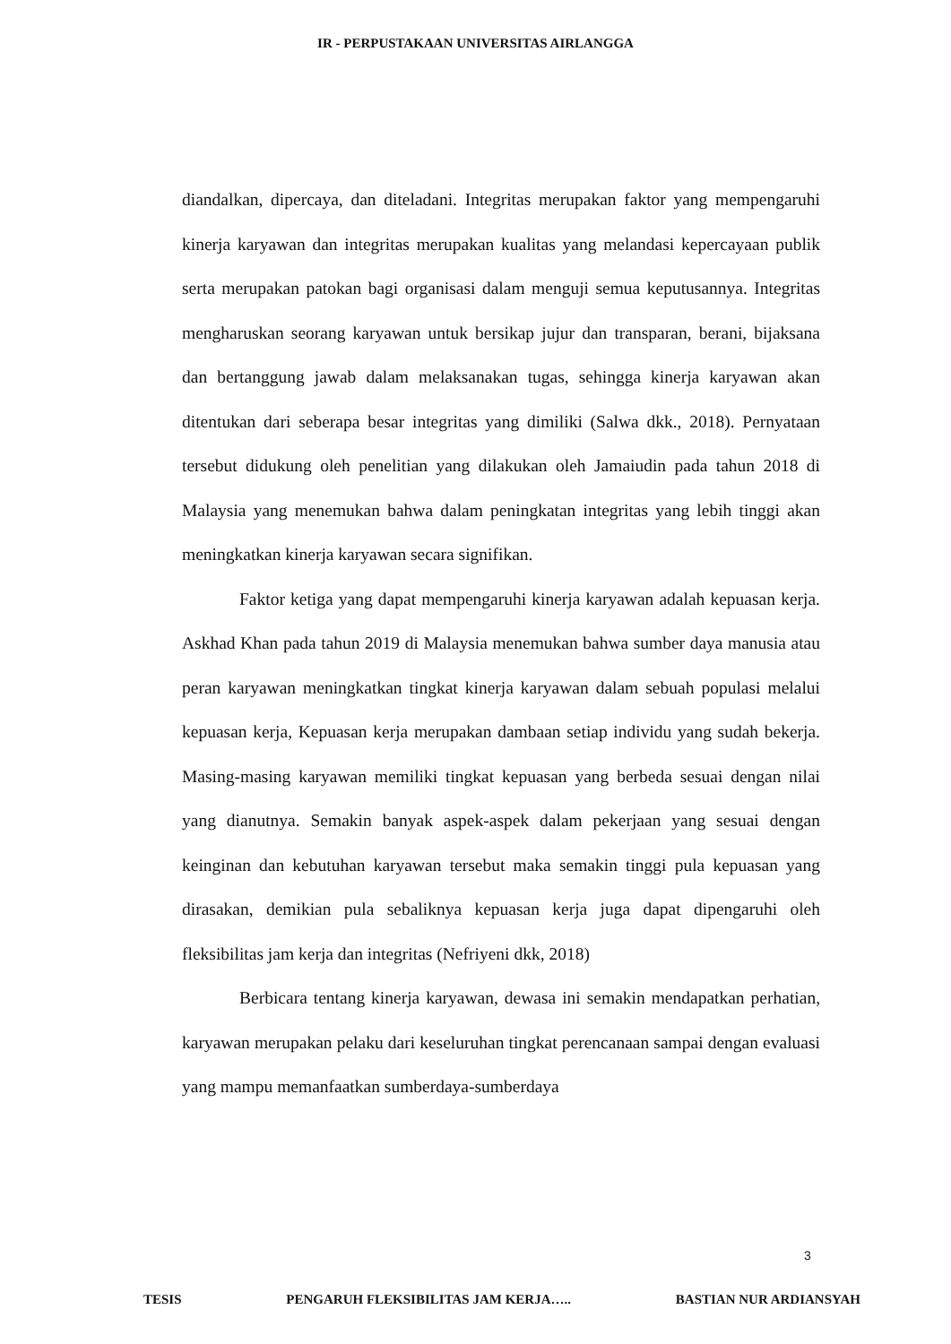IR - PERPUSTAKAAN UNIVERSITAS AIRLANGGA
diandalkan, dipercaya, dan diteladani. Integritas merupakan faktor yang mempengaruhi kinerja karyawan dan integritas merupakan kualitas yang melandasi kepercayaan publik serta merupakan patokan bagi organisasi dalam menguji semua keputusannya. Integritas mengharuskan seorang karyawan untuk bersikap jujur dan transparan, berani, bijaksana dan bertanggung jawab dalam melaksanakan tugas, sehingga kinerja karyawan akan ditentukan dari seberapa besar integritas yang dimiliki (Salwa dkk., 2018). Pernyataan tersebut didukung oleh penelitian yang dilakukan oleh Jamaiudin pada tahun 2018 di Malaysia yang menemukan bahwa dalam peningkatan integritas yang lebih tinggi akan meningkatkan kinerja karyawan secara signifikan.
Faktor ketiga yang dapat mempengaruhi kinerja karyawan adalah kepuasan kerja. Askhad Khan pada tahun 2019 di Malaysia menemukan bahwa sumber daya manusia atau peran karyawan meningkatkan tingkat kinerja karyawan dalam sebuah populasi melalui kepuasan kerja, Kepuasan kerja merupakan dambaan setiap individu yang sudah bekerja. Masing-masing karyawan memiliki tingkat kepuasan yang berbeda sesuai dengan nilai yang dianutnya. Semakin banyak aspek-aspek dalam pekerjaan yang sesuai dengan keinginan dan kebutuhan karyawan tersebut maka semakin tinggi pula kepuasan yang dirasakan, demikian pula sebaliknya kepuasan kerja juga dapat dipengaruhi oleh fleksibilitas jam kerja dan integritas (Nefriyeni dkk, 2018)
Berbicara tentang kinerja karyawan, dewasa ini semakin mendapatkan perhatian, karyawan merupakan pelaku dari keseluruhan tingkat perencanaan sampai dengan evaluasi yang mampu memanfaatkan sumberdaya-sumberdaya
3
TESIS PENGARUH FLEKSIBILITAS JAM KERJA….. BASTIAN NUR ARDIANSYAH